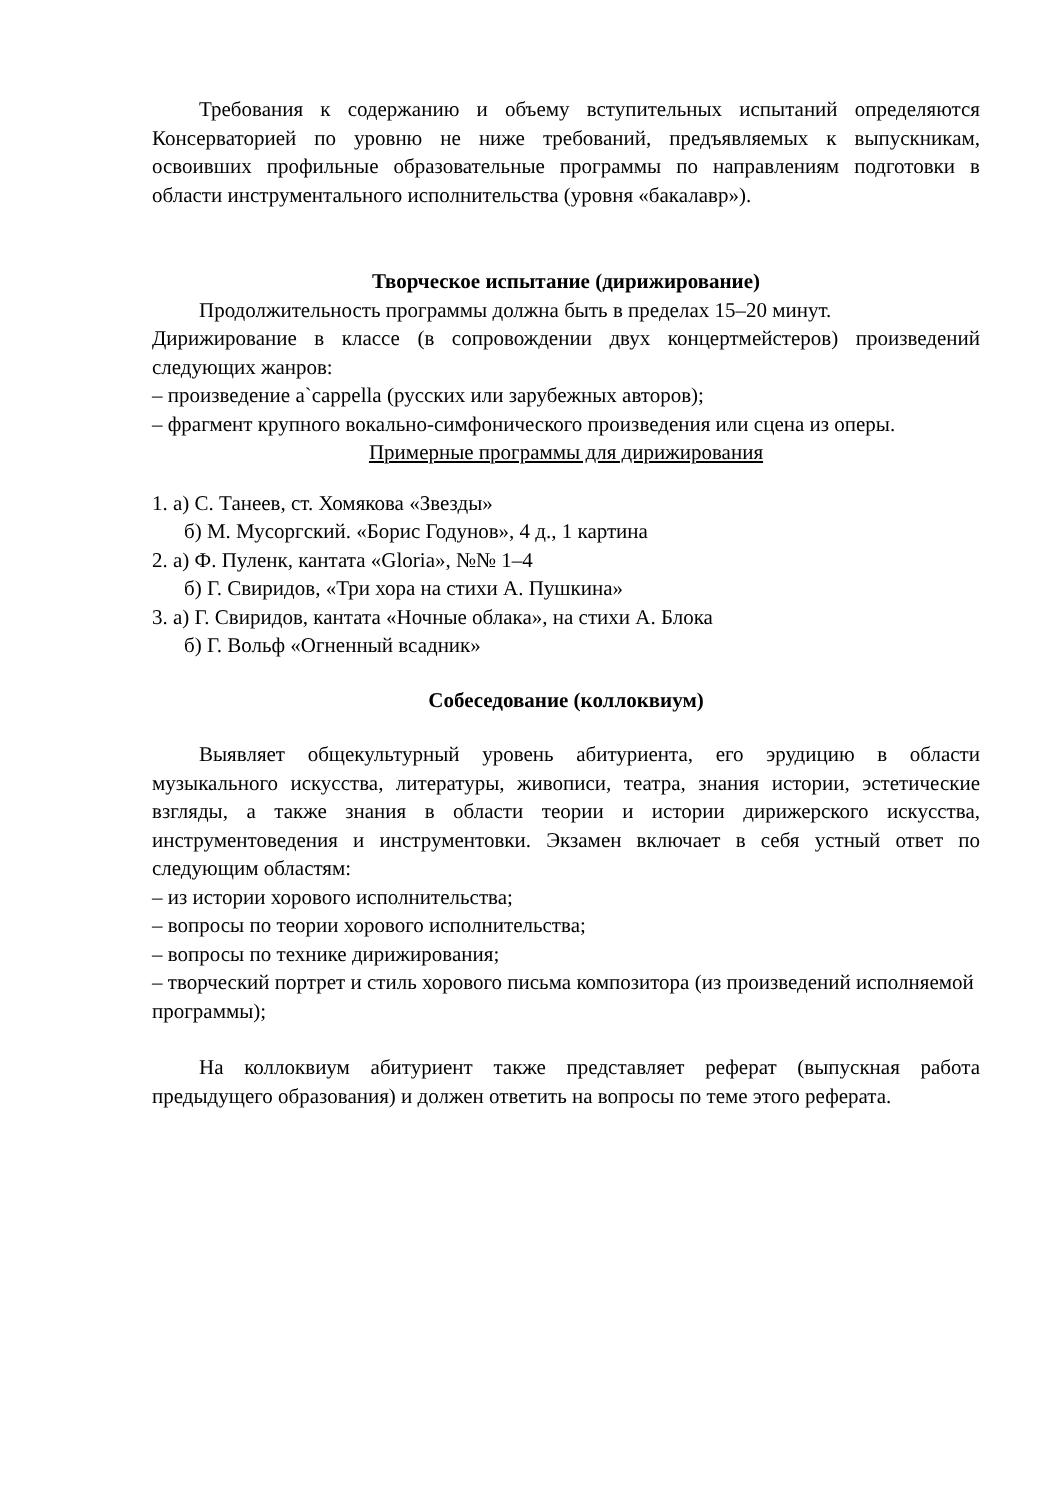Требования к содержанию и объему вступительных испытаний определяются Консерваторией по уровню не ниже требований, предъявляемых к выпускникам, освоивших профильные образовательные программы по направлениям подготовки в области инструментального исполнительства (уровня «бакалавр»).
Творческое испытание (дирижирование)
Продолжительность программы должна быть в пределах 15–20 минут.
Дирижирование в классе (в сопровождении двух концертмейстеров) произведений следующих жанров:
– произведение a`cappella (русских или зарубежных авторов);
– фрагмент крупного вокально-симфонического произведения или сцена из оперы.
Примерные программы для дирижирования
1. а) С. Танеев, ст. Хомякова «Звезды»
б) М. Мусоргский. «Борис Годунов», 4 д., 1 картина
2. а) Ф. Пуленк, кантата «Gloria», №№ 1–4
б) Г. Свиридов, «Три хора на стихи А. Пушкина»
3. а) Г. Свиридов, кантата «Ночные облака», на стихи А. Блока
б) Г. Вольф «Огненный всадник»
Собеседование (коллоквиум)
Выявляет общекультурный уровень абитуриента, его эрудицию в области музыкального искусства, литературы, живописи, театра, знания истории, эстетические взгляды, а также знания в области теории и истории дирижерского искусства, инструментоведения и инструментовки. Экзамен включает в себя устный ответ по следующим областям:
– из истории хорового исполнительства;
– вопросы по теории хорового исполнительства;
– вопросы по технике дирижирования;
– творческий портрет и стиль хорового письма композитора (из произведений исполняемой программы);
На коллоквиум абитуриент также представляет реферат (выпускная работа предыдущего образования) и должен ответить на вопросы по теме этого реферата.